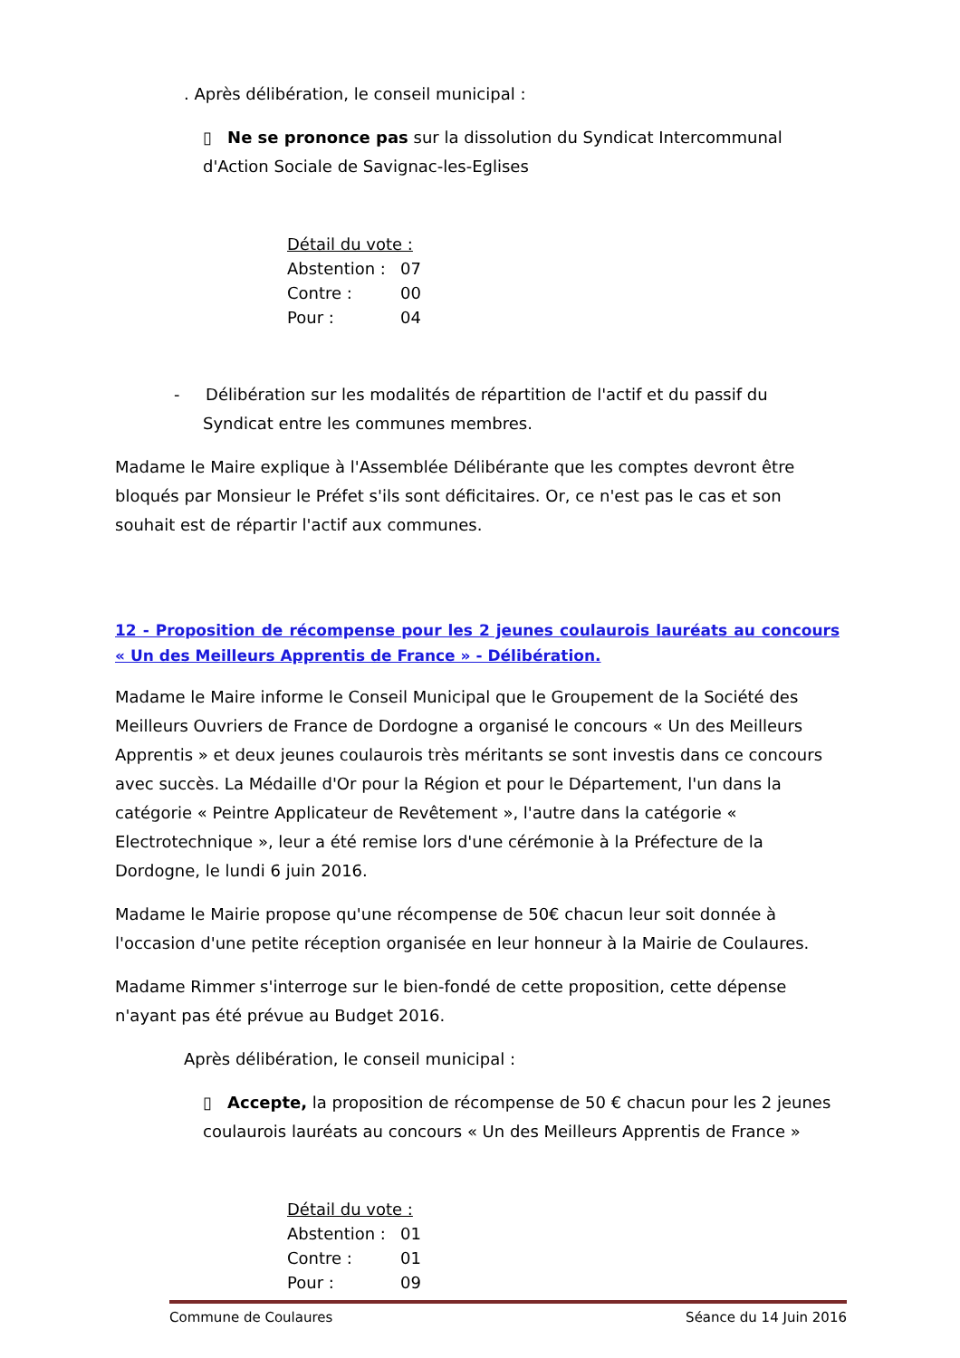. Après délibération, le conseil municipal :
▯ Ne se prononce pas sur la dissolution du Syndicat Intercommunal d'Action Sociale de Savignac-les-Eglises
Détail du vote :
Abstention : 07
Contre : 00
Pour : 04
- Délibération sur les modalités de répartition de l'actif et du passif du Syndicat entre les communes membres.
Madame le Maire explique à l'Assemblée Délibérante que les comptes devront être bloqués par Monsieur le Préfet s'ils sont déficitaires. Or, ce n'est pas le cas et son souhait est de répartir l'actif aux communes.
12 - Proposition de récompense pour les 2 jeunes coulaurois lauréats au concours « Un des Meilleurs Apprentis de France » - Délibération.
Madame le Maire informe le Conseil Municipal que le Groupement de la Société des Meilleurs Ouvriers de France de Dordogne a organisé le concours « Un des Meilleurs Apprentis » et deux jeunes coulaurois très méritants se sont investis dans ce concours avec succès. La Médaille d'Or pour la Région et pour le Département, l'un dans la catégorie « Peintre Applicateur de Revêtement », l'autre dans la catégorie « Electrotechnique », leur a été remise lors d'une cérémonie à la Préfecture de la Dordogne, le lundi 6 juin 2016.
Madame le Mairie propose qu'une récompense de 50€ chacun leur soit donnée à l'occasion d'une petite réception organisée en leur honneur à la Mairie de Coulaures.
Madame Rimmer s'interroge sur le bien-fondé de cette proposition, cette dépense n'ayant pas été prévue au Budget 2016.
Après délibération, le conseil municipal :
▯ Accepte, la proposition de récompense de 50 € chacun pour les 2 jeunes coulaurois lauréats au concours « Un des Meilleurs Apprentis de France »
Détail du vote :
Abstention : 01
Contre : 01
Pour : 09
Commune de Coulaures Séance du 14 Juin 2016